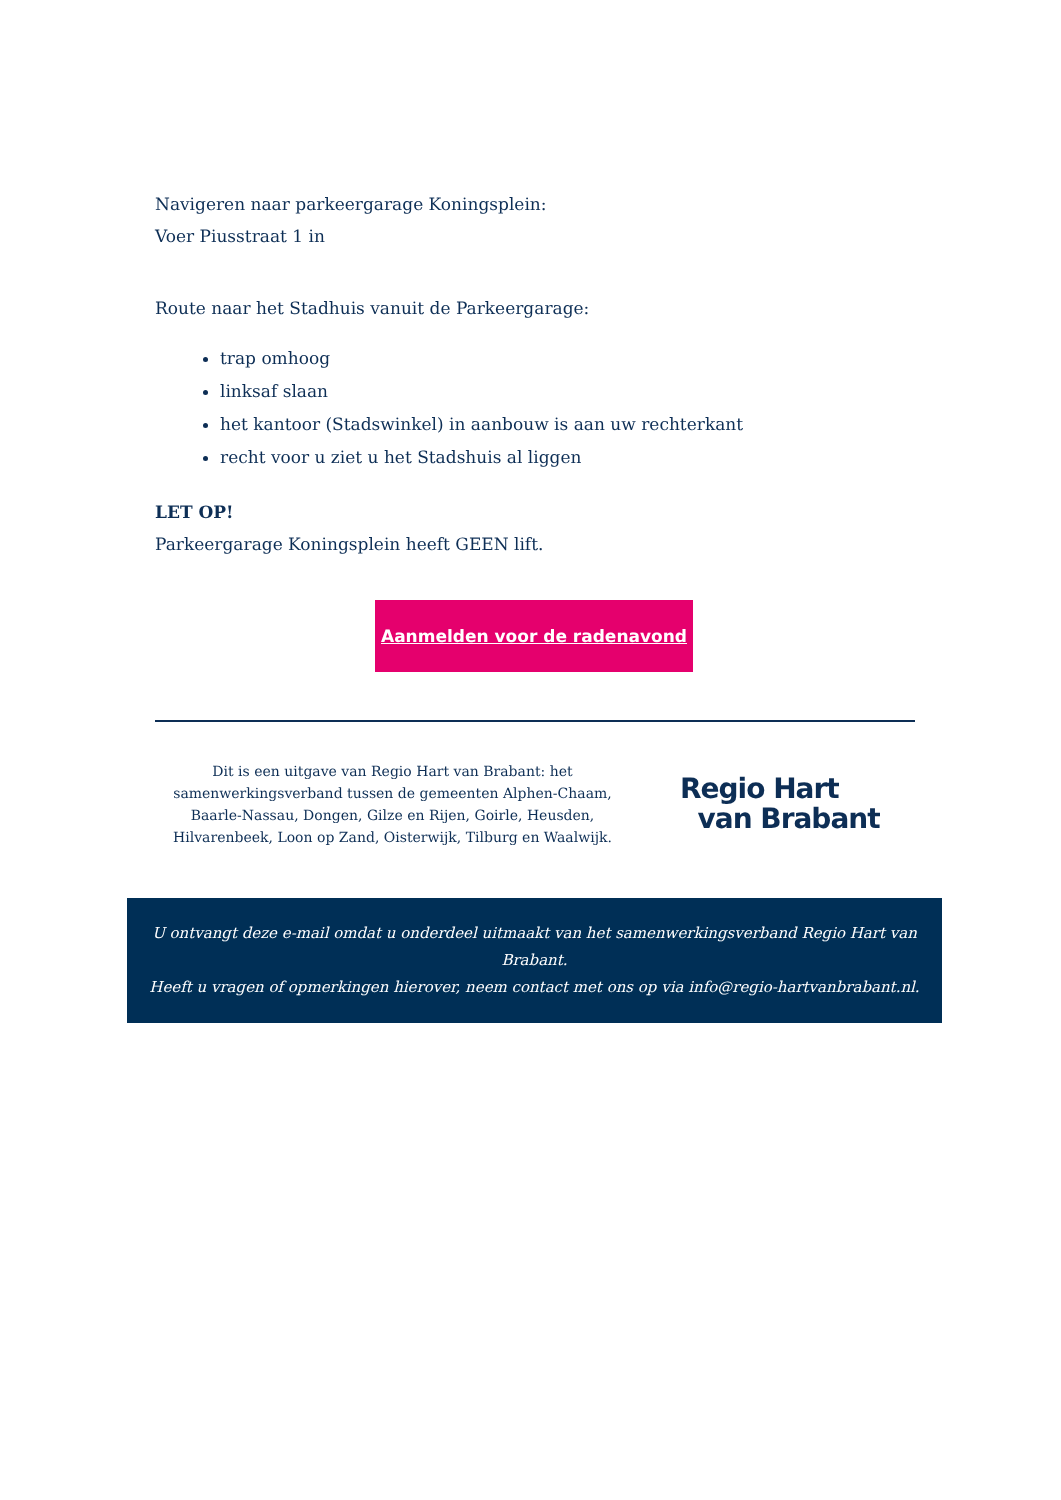Navigeren naar parkeergarage Koningsplein:
Voer Piusstraat 1 in
Route naar het Stadhuis vanuit de Parkeergarage:
trap omhoog
linksaf slaan
het kantoor (Stadswinkel) in aanbouw is aan uw rechterkant
recht voor u ziet u het Stadshuis al liggen
LET OP!
Parkeergarage Koningsplein heeft GEEN lift.
Aanmelden voor de radenavond
Dit is een uitgave van Regio Hart van Brabant: het samenwerkingsverband tussen de gemeenten Alphen-Chaam, Baarle-Nassau, Dongen, Gilze en Rijen, Goirle, Heusden, Hilvarenbeek, Loon op Zand, Oisterwijk, Tilburg en Waalwijk.
Regio Hart
van Brabant
U ontvangt deze e-mail omdat u onderdeel uitmaakt van het samenwerkingsverband Regio Hart van Brabant.
Heeft u vragen of opmerkingen hierover, neem contact met ons op via info@regio-hartvanbrabant.nl.